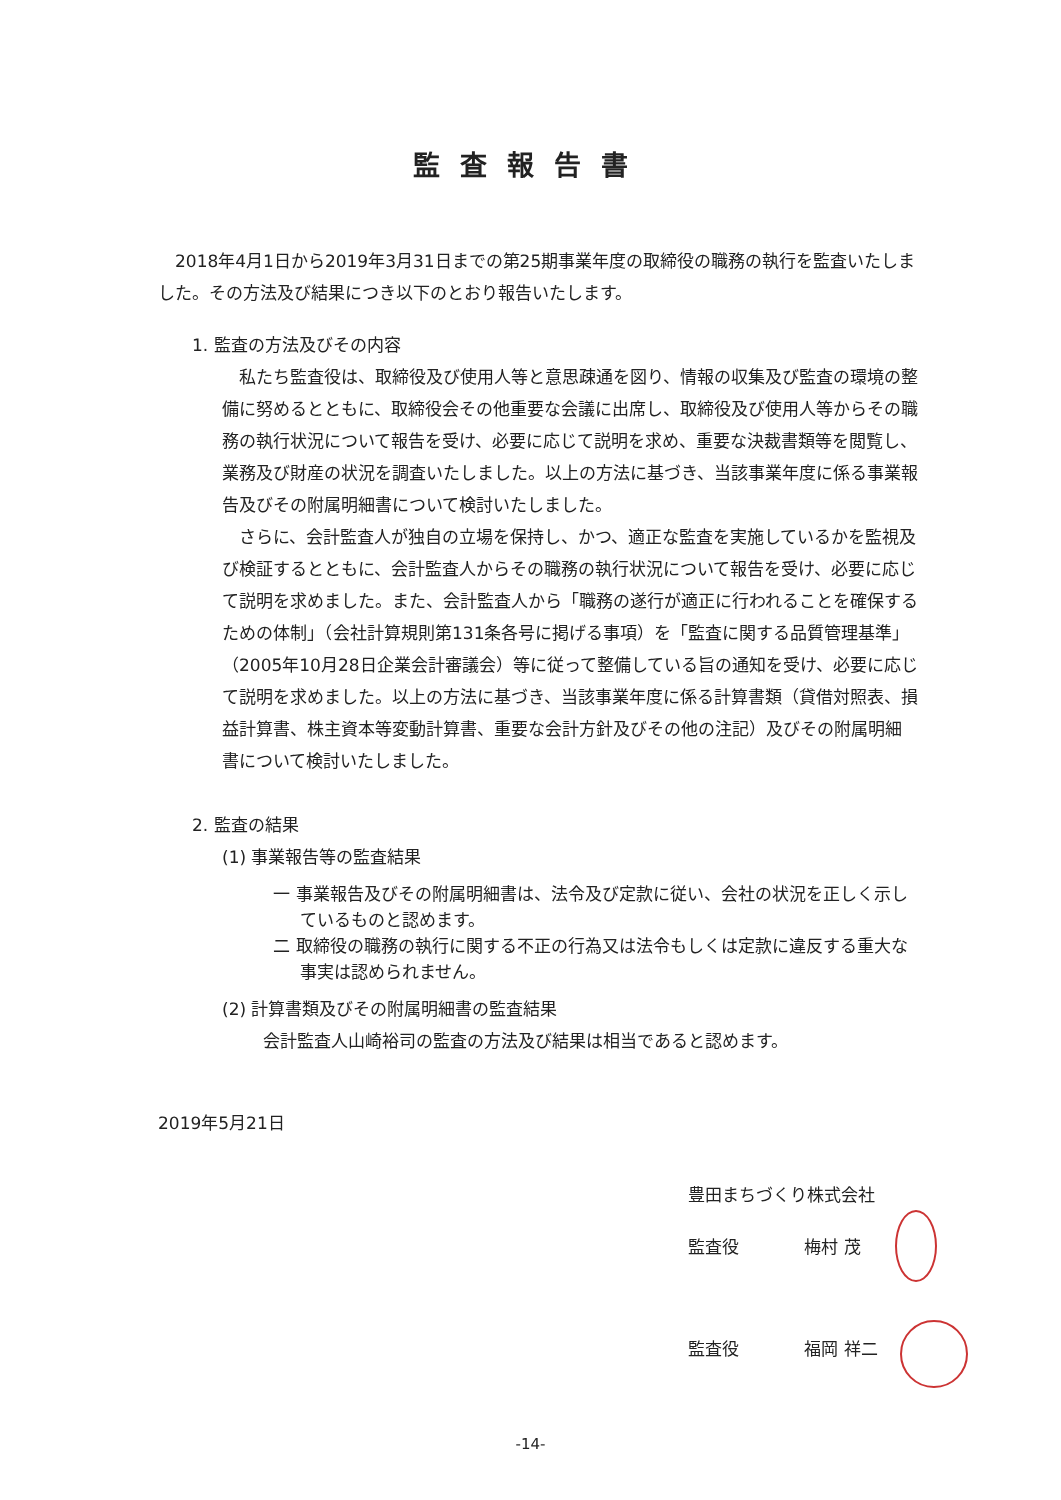監査報告書
2018年4月1日から2019年3月31日までの第25期事業年度の取締役の職務の執行を監査いたしました。その方法及び結果につき以下のとおり報告いたします。
1. 監査の方法及びその内容
私たち監査役は、取締役及び使用人等と意思疎通を図り、情報の収集及び監査の環境の整備に努めるとともに、取締役会その他重要な会議に出席し、取締役及び使用人等からその職務の執行状況について報告を受け、必要に応じて説明を求め、重要な決裁書類等を閲覧し、業務及び財産の状況を調査いたしました。以上の方法に基づき、当該事業年度に係る事業報告及びその附属明細書について検討いたしました。
さらに、会計監査人が独自の立場を保持し、かつ、適正な監査を実施しているかを監視及び検証するとともに、会計監査人からその職務の執行状況について報告を受け、必要に応じて説明を求めました。また、会計監査人から「職務の遂行が適正に行われることを確保するための体制」（会社計算規則第131条各号に掲げる事項）を「監査に関する品質管理基準」（2005年10月28日企業会計審議会）等に従って整備している旨の通知を受け、必要に応じて説明を求めました。以上の方法に基づき、当該事業年度に係る計算書類（貸借対照表、損益計算書、株主資本等変動計算書、重要な会計方針及びその他の注記）及びその附属明細書について検討いたしました。
2. 監査の結果
(1) 事業報告等の監査結果
一 事業報告及びその附属明細書は、法令及び定款に従い、会社の状況を正しく示しているものと認めます。
二 取締役の職務の執行に関する不正の行為又は法令もしくは定款に違反する重大な事実は認められません。
(2) 計算書類及びその附属明細書の監査結果
会計監査人山崎裕司の監査の方法及び結果は相当であると認めます。
2019年5月21日
豊田まちづくり株式会社
監査役 梅村 茂
監査役 福岡 祥二
-14-